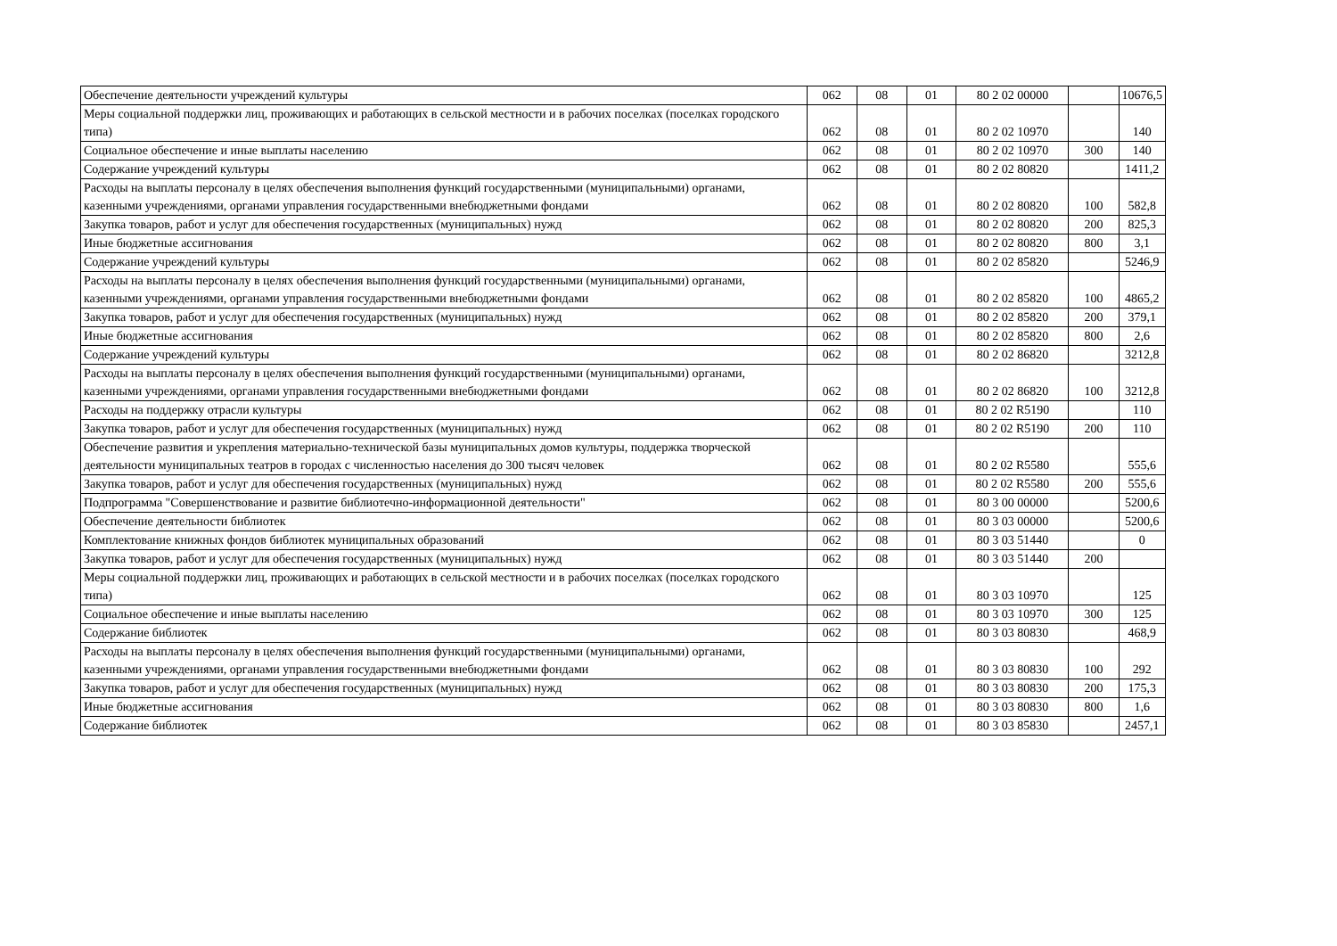| Обеспечение деятельности учреждений культуры | 062 | 08 | 01 | 80 2 02 00000 | | 10676,5 |
| Меры социальной поддержки лиц, проживающих и работающих в сельской местности и в рабочих поселках (поселках городского типа) | 062 | 08 | 01 | 80 2 02 10970 | | 140 |
| Социальное обеспечение и иные выплаты населению | 062 | 08 | 01 | 80 2 02 10970 | 300 | 140 |
| Содержание учреждений культуры | 062 | 08 | 01 | 80 2 02 80820 | | 1411,2 |
| Расходы на выплаты персоналу в целях обеспечения выполнения функций государственными (муниципальными) органами, казенными учреждениями, органами управления государственными внебюджетными фондами | 062 | 08 | 01 | 80 2 02 80820 | 100 | 582,8 |
| Закупка товаров, работ и услуг для обеспечения государственных (муниципальных) нужд | 062 | 08 | 01 | 80 2 02 80820 | 200 | 825,3 |
| Иные бюджетные ассигнования | 062 | 08 | 01 | 80 2 02 80820 | 800 | 3,1 |
| Содержание учреждений культуры | 062 | 08 | 01 | 80 2 02 85820 | | 5246,9 |
| Расходы на выплаты персоналу в целях обеспечения выполнения функций государственными (муниципальными) органами, казенными учреждениями, органами управления государственными внебюджетными фондами | 062 | 08 | 01 | 80 2 02 85820 | 100 | 4865,2 |
| Закупка товаров, работ и услуг для обеспечения государственных (муниципальных) нужд | 062 | 08 | 01 | 80 2 02 85820 | 200 | 379,1 |
| Иные бюджетные ассигнования | 062 | 08 | 01 | 80 2 02 85820 | 800 | 2,6 |
| Содержание учреждений культуры | 062 | 08 | 01 | 80 2 02 86820 | | 3212,8 |
| Расходы на выплаты персоналу в целях обеспечения выполнения функций государственными (муниципальными) органами, казенными учреждениями, органами управления государственными внебюджетными фондами | 062 | 08 | 01 | 80 2 02 86820 | 100 | 3212,8 |
| Расходы на поддержку отрасли культуры | 062 | 08 | 01 | 80 2 02 R5190 | | 110 |
| Закупка товаров, работ и услуг для обеспечения государственных (муниципальных) нужд | 062 | 08 | 01 | 80 2 02 R5190 | 200 | 110 |
| Обеспечение развития и укрепления материально-технической базы муниципальных домов культуры, поддержка творческой деятельности муниципальных театров в городах с численностью населения до 300 тысяч человек | 062 | 08 | 01 | 80 2 02 R5580 | | 555,6 |
| Закупка товаров, работ и услуг для обеспечения государственных (муниципальных) нужд | 062 | 08 | 01 | 80 2 02 R5580 | 200 | 555,6 |
| Подпрограмма "Совершенствование и развитие библиотечно-информационной деятельности" | 062 | 08 | 01 | 80 3 00 00000 | | 5200,6 |
| Обеспечение деятельности библиотек | 062 | 08 | 01 | 80 3 03 00000 | | 5200,6 |
| Комплектование книжных фондов библиотек муниципальных образований | 062 | 08 | 01 | 80 3 03 51440 | | 0 |
| Закупка товаров, работ и услуг для обеспечения государственных (муниципальных) нужд | 062 | 08 | 01 | 80 3 03 51440 | 200 | |
| Меры социальной поддержки лиц, проживающих и работающих в сельской местности и в рабочих поселках (поселках городского типа) | 062 | 08 | 01 | 80 3 03 10970 | | 125 |
| Социальное обеспечение и иные выплаты населению | 062 | 08 | 01 | 80 3 03 10970 | 300 | 125 |
| Содержание библиотек | 062 | 08 | 01 | 80 3 03 80830 | | 468,9 |
| Расходы на выплаты персоналу в целях обеспечения выполнения функций государственными (муниципальными) органами, казенными учреждениями, органами управления государственными внебюджетными фондами | 062 | 08 | 01 | 80 3 03 80830 | 100 | 292 |
| Закупка товаров, работ и услуг для обеспечения государственных (муниципальных) нужд | 062 | 08 | 01 | 80 3 03 80830 | 200 | 175,3 |
| Иные бюджетные ассигнования | 062 | 08 | 01 | 80 3 03 80830 | 800 | 1,6 |
| Содержание библиотек | 062 | 08 | 01 | 80 3 03 85830 | | 2457,1 |